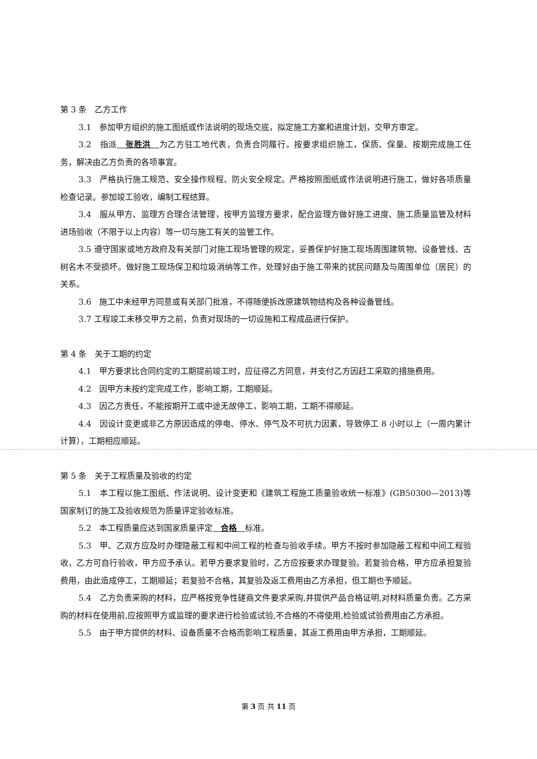第 3 条　乙方工作
3.1　参加甲方组织的施工图纸或作法说明的现场交底，拟定施工方案和进度计划，交甲方审定。
3.2　指派　张胜洪　为乙方驻工地代表，负责合同履行。按要求组织施工，保质、保量、按期完成施工任务，解决由乙方负责的各项事宜。
3.3　严格执行施工规范、安全操作规程、防火安全规定。严格按照图纸或作法说明进行施工，做好各项质量检查记录。参加竣工验收，编制工程结算。
3.4　服从甲方、监理方合理合法管理，按甲方监理方要求，配合监理方做好施工进度、施工质量监管及材料进场验收（不限于以上内容）等一切与施工有关的监管工作。
3.5 遵守国家或地方政府及有关部门对施工现场管理的规定，妥善保护好施工现场周围建筑物、设备管线、古树名木不受损坏。做好施工现场保卫和垃圾消纳等工作，处理好由于施工带来的扰民问题及与周围单位（居民）的关系。
3.6　施工中未经甲方同意或有关部门批准，不得随便拆改原建筑物结构及各种设备管线。
3.7 工程竣工未移交甲方之前，负责对现场的一切设施和工程成品进行保护。
第 4 条　关于工期的约定
4.1　甲方要求比合同约定的工期提前竣工时，应征得乙方同意，并支付乙方因赶工采取的措施费用。
4.2　因甲方未按约定完成工作，影响工期，工期顺延。
4.3　因乙方责任，不能按期开工或中途无故停工，影响工期，工期不得顺延。
4.4　因设计变更或非乙方原因造成的停电、停水、停气及不可抗力因素，导致停工 8 小时以上（一周内累计计算），工期相应顺延。
第 5 条　关于工程质量及验收的约定
5.1　本工程以施工图纸、作法说明、设计变更和《建筑工程施工质量验收统一标准》(GB50300—2013)等国家制订的施工及验收规范为质量评定验收标准。
5.2　本工程质量应达到国家质量评定　合格　标准。
5.3　甲、乙双方应及时办理隐蔽工程和中间工程的检查与验收手续。甲方不按时参加隐蔽工程和中间工程验收，乙方可自行验收，甲方应予承认。若甲方要求复验时，乙方应按要求办理复验。若复验合格，甲方应承担复验费用，由此造成停工，工期顺延；若复验不合格，其复验及返工费用由乙方承担，但工期也予顺延。
5.4　乙方负责采购的材料，应严格按竞争性磋商文件要求采购,并提供产品合格证明,对材料质量负责。乙方采购的材料在使用前,应按照甲方或监理的要求进行检验或试验,不合格的不得使用,检验或试验费用由乙方承担。
5.5　由于甲方提供的材料、设备质量不合格而影响工程质量，其返工费用由甲方承担，工期顺延。
第 3 页 共 11 页